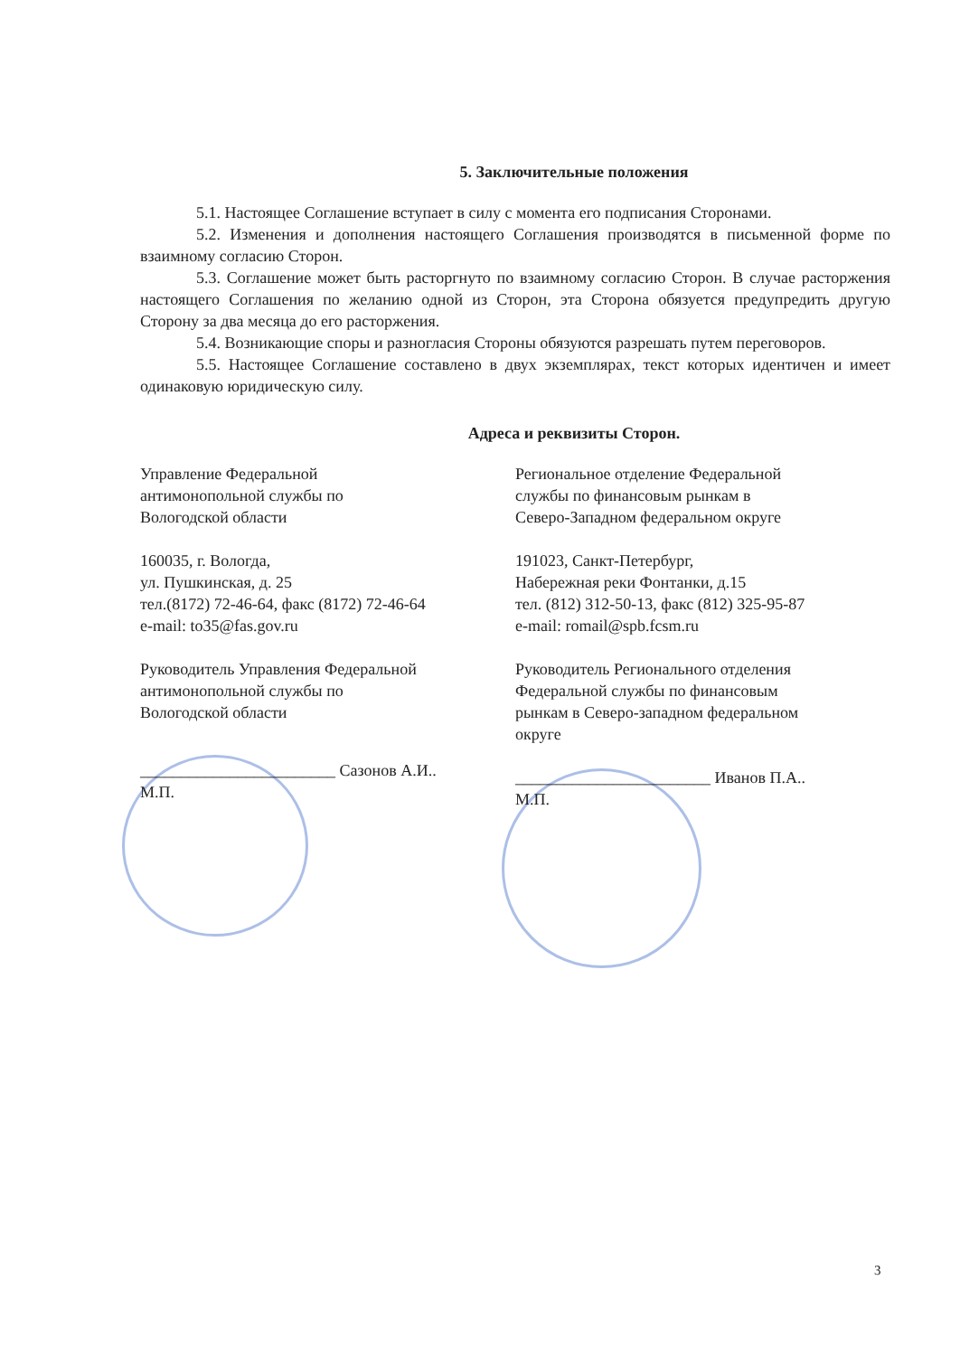5. Заключительные положения
5.1. Настоящее Соглашение вступает в силу с момента его подписания Сторонами.
5.2. Изменения и дополнения настоящего Соглашения производятся в письменной форме по взаимному согласию Сторон.
5.3. Соглашение может быть расторгнуто по взаимному согласию Сторон. В случае расторжения настоящего Соглашения по желанию одной из Сторон, эта Сторона обязуется предупредить другую Сторону за два месяца до его расторжения.
5.4. Возникающие споры и разногласия Стороны обязуются разрешать путем переговоров.
5.5. Настоящее Соглашение составлено в двух экземплярах, текст которых идентичен и имеет одинаковую юридическую силу.
Адреса и реквизиты Сторон.
Управление Федеральной
антимонопольной службы по
Вологодской области
160035, г. Вологда,
ул. Пушкинская, д. 25
тел.(8172) 72-46-64, факс (8172) 72-46-64
e-mail: to35@fas.gov.ru
Руководитель Управления Федеральной
антимонопольной службы по
Вологодской области
________________________ Сазонов А.И..
М.П.
Региональное отделение Федеральной
службы по финансовым рынкам в
Северо-Западном федеральном округе
191023, Санкт-Петербург,
Набережная реки Фонтанки, д.15
тел. (812) 312-50-13, факс (812) 325-95-87
e-mail: romail@spb.fcsm.ru
Руководитель Регионального отделения
Федеральной службы по финансовым
рынкам в Северо-западном федеральном
округе
________________________ Иванов П.А..
М.П.
3